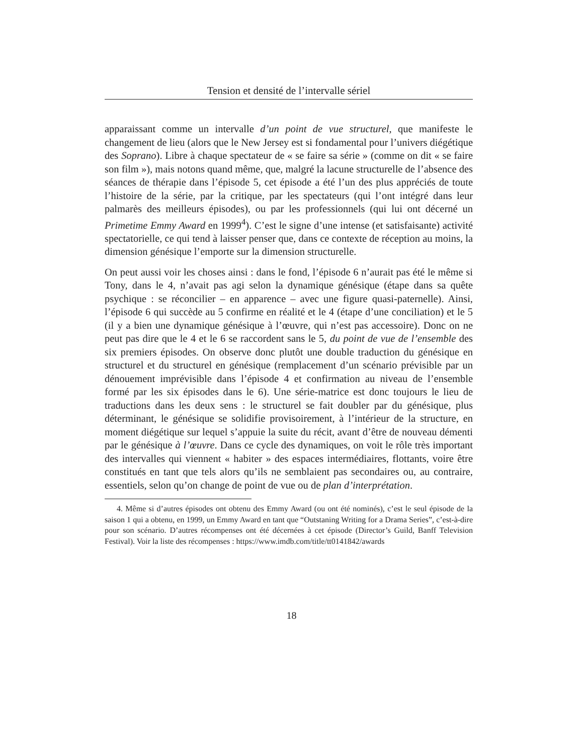Tension et densité de l’intervalle sériel
apparaissant comme un intervalle d’un point de vue structurel, que manifeste le changement de lieu (alors que le New Jersey est si fondamental pour l’univers diégétique des Soprano). Libre à chaque spectateur de « se faire sa série » (comme on dit « se faire son film »), mais notons quand même, que, malgré la lacune structurelle de l’absence des séances de thérapie dans l’épisode 5, cet épisode a été l’un des plus appréciés de toute l’histoire de la série, par la critique, par les spectateurs (qui l’ont intégré dans leur palmarès des meilleurs épisodes), ou par les professionnels (qui lui ont décerné un Primetime Emmy Award en 1999<sup>4</sup>). C’est le signe d’une intense (et satisfaisante) activité spectatorielle, ce qui tend à laisser penser que, dans ce contexte de réception au moins, la dimension génésique l’emporte sur la dimension structurelle.
On peut aussi voir les choses ainsi : dans le fond, l’épisode 6 n’aurait pas été le même si Tony, dans le 4, n’avait pas agi selon la dynamique génésique (étape dans sa quête psychique : se réconcilier – en apparence – avec une figure quasi-paternelle). Ainsi, l’épisode 6 qui succède au 5 confirme en réalité et le 4 (étape d’une conciliation) et le 5 (il y a bien une dynamique génésique à l’œuvre, qui n’est pas accessoire). Donc on ne peut pas dire que le 4 et le 6 se raccordent sans le 5, du point de vue de l’ensemble des six premiers épisodes. On observe donc plutôt une double traduction du génésique en structurel et du structurel en génésique (remplacement d’un scénario prévisible par un dénouement imprévisible dans l’épisode 4 et confirmation au niveau de l’ensemble formé par les six épisodes dans le 6). Une série-matrice est donc toujours le lieu de traductions dans les deux sens : le structurel se fait doubler par du génésique, plus déterminant, le génésique se solidifie provisoirement, à l’intérieur de la structure, en moment diégétique sur lequel s’appuie la suite du récit, avant d’être de nouveau démenti par le génésique à l’œuvre. Dans ce cycle des dynamiques, on voit le rôle très important des intervalles qui viennent « habiter » des espaces intermédiaires, flottants, voire être constitués en tant que tels alors qu’ils ne semblaient pas secondaires ou, au contraire, essentiels, selon qu’on change de point de vue ou de plan d’interprétation.
4. Même si d’autres épisodes ont obtenu des Emmy Award (ou ont été nominés), c’est le seul épisode de la saison 1 qui a obtenu, en 1999, un Emmy Award en tant que “Outstaning Writing for a Drama Series”, c’est-à-dire pour son scénario. D’autres récompenses ont été décernées à cet épisode (Director’s Guild, Banff Television Festival). Voir la liste des récompenses : https://www.imdb.com/title/tt0141842/awards
18